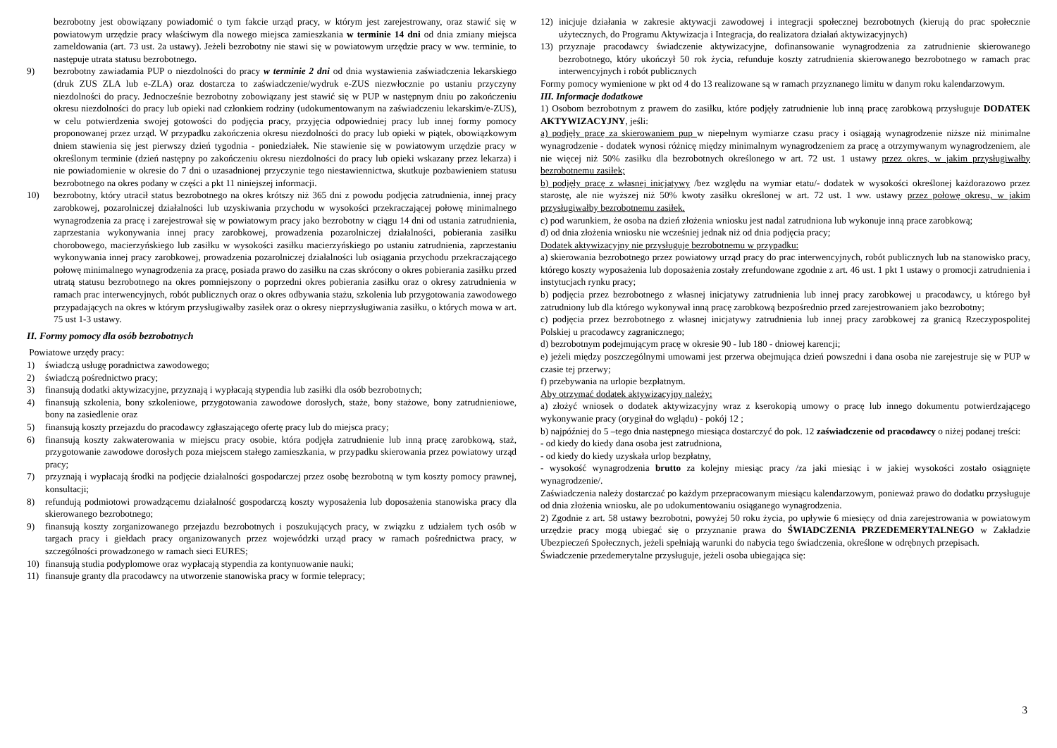bezrobotny jest obowiązany powiadomić o tym fakcie urząd pracy, w którym jest zarejestrowany, oraz stawić się w powiatowym urzędzie pracy właściwym dla nowego miejsca zamieszkania w terminie 14 dni od dnia zmiany miejsca zameldowania (art. 73 ust. 2a ustawy). Jeżeli bezrobotny nie stawi się w powiatowym urzędzie pracy w ww. terminie, to następuje utrata statusu bezrobotnego.
9) bezrobotny zawiadamia PUP o niezdolności do pracy w terminie 2 dni od dnia wystawienia zaświadczenia lekarskiego (druk ZUS ZLA lub e-ZLA) oraz dostarcza to zaświadczenie/wydruk e-ZUS niezwłocznie po ustaniu przyczyny niezdolności do pracy. Jednocześnie bezrobotny zobowiązany jest stawić się w PUP w następnym dniu po zakończeniu okresu niezdolności do pracy lub opieki nad członkiem rodziny (udokumentowanym na zaświadczeniu lekarskim/e-ZUS), w celu potwierdzenia swojej gotowości do podjęcia pracy, przyjęcia odpowiedniej pracy lub innej formy pomocy proponowanej przez urząd. W przypadku zakończenia okresu niezdolności do pracy lub opieki w piątek, obowiązkowym dniem stawienia się jest pierwszy dzień tygodnia - poniedziałek. Nie stawienie się w powiatowym urzędzie pracy w określonym terminie (dzień następny po zakończeniu okresu niezdolności do pracy lub opieki wskazany przez lekarza) i nie powiadomienie w okresie do 7 dni o uzasadnionej przyczynie tego niestawiennictwa, skutkuje pozbawieniem statusu bezrobotnego na okres podany w części a pkt 11 niniejszej informacji.
10) bezrobotny, który utracił status bezrobotnego na okres krótszy niż 365 dni z powodu podjęcia zatrudnienia, innej pracy zarobkowej, pozarolniczej działalności lub uzyskiwania przychodu w wysokości przekraczającej połowę minimalnego wynagrodzenia za pracę i zarejestrował się w powiatowym pracy jako bezrobotny w ciągu 14 dni od ustania zatrudnienia, zaprzestania wykonywania innej pracy zarobkowej, prowadzenia pozarolniczej działalności, pobierania zasiłku chorobowego, macierzyńskiego lub zasiłku w wysokości zasiłku macierzyńskiego po ustaniu zatrudnienia, zaprzestaniu wykonywania innej pracy zarobkowej, prowadzenia pozarolniczej działalności lub osiągania przychodu przekraczającego połowę minimalnego wynagrodzenia za pracę, posiada prawo do zasiłku na czas skrócony o okres pobierania zasiłku przed utratą statusu bezrobotnego na okres pomniejszony o poprzedni okres pobierania zasiłku oraz o okresy zatrudnienia w ramach prac interwencyjnych, robót publicznych oraz o okres odbywania stażu, szkolenia lub przygotowania zawodowego przypadających na okres w którym przysługiwałby zasiłek oraz o okresy nieprzysługiwania zasiłku, o których mowa w art. 75 ust 1-3 ustawy.
II. Formy pomocy dla osób bezrobotnych
Powiatowe urzędy pracy:
1) świadczą usługę poradnictwa zawodowego;
2) świadczą pośrednictwo pracy;
3) finansują dodatki aktywizacyjne, przyznają i wypłacają stypendia lub zasiłki dla osób bezrobotnych;
4) finansują szkolenia, bony szkoleniowe, przygotowania zawodowe dorosłych, staże, bony stażowe, bony zatrudnieniowe, bony na zasiedlenie oraz
5) finansują koszty przejazdu do pracodawcy zgłaszającego ofertę pracy lub do miejsca pracy;
6) finansują koszty zakwaterowania w miejscu pracy osobie, która podjęła zatrudnienie lub inną pracę zarobkową, staż, przygotowanie zawodowe dorosłych poza miejscem stałego zamieszkania, w przypadku skierowania przez powiatowy urząd pracy;
7) przyznają i wypłacają środki na podjęcie działalności gospodarczej przez osobę bezrobotną w tym koszty pomocy prawnej, konsultacji;
8) refundują podmiotowi prowadzącemu działalność gospodarczą koszty wyposażenia lub doposażenia stanowiska pracy dla skierowanego bezrobotnego;
9) finansują koszty zorganizowanego przejazdu bezrobotnych i poszukujących pracy, w związku z udziałem tych osób w targach pracy i giełdach pracy organizowanych przez wojewódzki urząd pracy w ramach pośrednictwa pracy, w szczególności prowadzonego w ramach sieci EURES;
10) finansują studia podyplomowe oraz wypłacają stypendia za kontynuowanie nauki;
11) finansuje granty dla pracodawcy na utworzenie stanowiska pracy w formie telepracy;
12) inicjuje działania w zakresie aktywacji zawodowej i integracji społecznej bezrobotnych (kierują do prac społecznie użytecznych, do Programu Aktywizacja i Integracja, do realizatora działań aktywizacyjnych)
13) przyznaje pracodawcy świadczenie aktywizacyjne, dofinansowanie wynagrodzenia za zatrudnienie skierowanego bezrobotnego, który ukończył 50 rok życia, refunduje koszty zatrudnienia skierowanego bezrobotnego w ramach prac interwencyjnych i robót publicznych
Formy pomocy wymienione w pkt od 4 do 13 realizowane są w ramach przyznanego limitu w danym roku kalendarzowym.
III. Informacje dodatkowe
1) Osobom bezrobotnym z prawem do zasiłku, które podjęły zatrudnienie lub inną pracę zarobkową przysługuje DODATEK AKTYWIZACYJNY, jeśli:
a) podjęły pracę za skierowaniem pup w niepełnym wymiarze czasu pracy i osiągają wynagrodzenie niższe niż minimalne wynagrodzenie - dodatek wynosi różnicę między minimalnym wynagrodzeniem za pracę a otrzymywanym wynagrodzeniem, ale nie więcej niż 50% zasiłku dla bezrobotnych określonego w art. 72 ust. 1 ustawy przez okres, w jakim przysługiwałby bezrobotnemu zasiłek;
b) podjęły pracę z własnej inicjatywy /bez względu na wymiar etatu/- dodatek w wysokości określonej każdorazowo przez starostę, ale nie wyższej niż 50% kwoty zasiłku określonej w art. 72 ust. 1 ww. ustawy przez połowę okresu, w jakim przysługiwałby bezrobotnemu zasiłek.
c) pod warunkiem, że osoba na dzień złożenia wniosku jest nadal zatrudniona lub wykonuje inną prace zarobkową;
d) od dnia złożenia wniosku nie wcześniej jednak niż od dnia podjęcia pracy;
Dodatek aktywizacyjny nie przysługuje bezrobotnemu w przypadku:
a) skierowania bezrobotnego przez powiatowy urząd pracy do prac interwencyjnych, robót publicznych lub na stanowisko pracy, którego koszty wyposażenia lub doposażenia zostały zrefundowane zgodnie z art. 46 ust. 1 pkt 1 ustawy o promocji zatrudnienia i instytucjach rynku pracy;
b) podjęcia przez bezrobotnego z własnej inicjatywy zatrudnienia lub innej pracy zarobkowej u pracodawcy, u którego był zatrudniony lub dla którego wykonywał inną pracę zarobkową bezpośrednio przed zarejestrowaniem jako bezrobotny;
c) podjęcia przez bezrobotnego z własnej inicjatywy zatrudnienia lub innej pracy zarobkowej za granicą Rzeczypospolitej Polskiej u pracodawcy zagranicznego;
d) bezrobotnym podejmującym pracę w okresie 90 - lub 180 - dniowej karencji;
e) jeżeli między poszczególnymi umowami jest przerwa obejmująca dzień powszedni i dana osoba nie zarejestruje się w PUP w czasie tej przerwy;
f) przebywania na urlopie bezpłatnym.
Aby otrzymać dodatek aktywizacyjny należy:
a) złożyć wniosek o dodatek aktywizacyjny wraz z kserokopią umowy o pracę lub innego dokumentu potwierdzającego wykonywanie pracy (oryginał do wglądu) - pokój 12 ;
b) najpóźniej do 5 –tego dnia następnego miesiąca dostarczyć do pok. 12 zaświadczenie od pracodawcy o niżej podanej treści:
- od kiedy do kiedy dana osoba jest zatrudniona,
- od kiedy do kiedy uzyskała urlop bezpłatny,
- wysokość wynagrodzenia brutto za kolejny miesiąc pracy /za jaki miesiąc i w jakiej wysokości zostało osiągnięte wynagrodzenie/.
Zaświadczenia należy dostarczać po każdym przepracowanym miesiącu kalendarzowym, ponieważ prawo do dodatku przysługuje od dnia złożenia wniosku, ale po udokumentowaniu osiąganego wynagrodzenia.
2) Zgodnie z art. 58 ustawy bezrobotni, powyżej 50 roku życia, po upływie 6 miesięcy od dnia zarejestrowania w powiatowym urzędzie pracy mogą ubiegać się o przyznanie prawa do ŚWIADCZENIA PRZEDEMERYTALNEGO w Zakładzie Ubezpieczeń Społecznych, jeżeli spełniają warunki do nabycia tego świadczenia, określone w odrębnych przepisach.
Świadczenie przedemerytalne przysługuje, jeżeli osoba ubiegająca się:
3